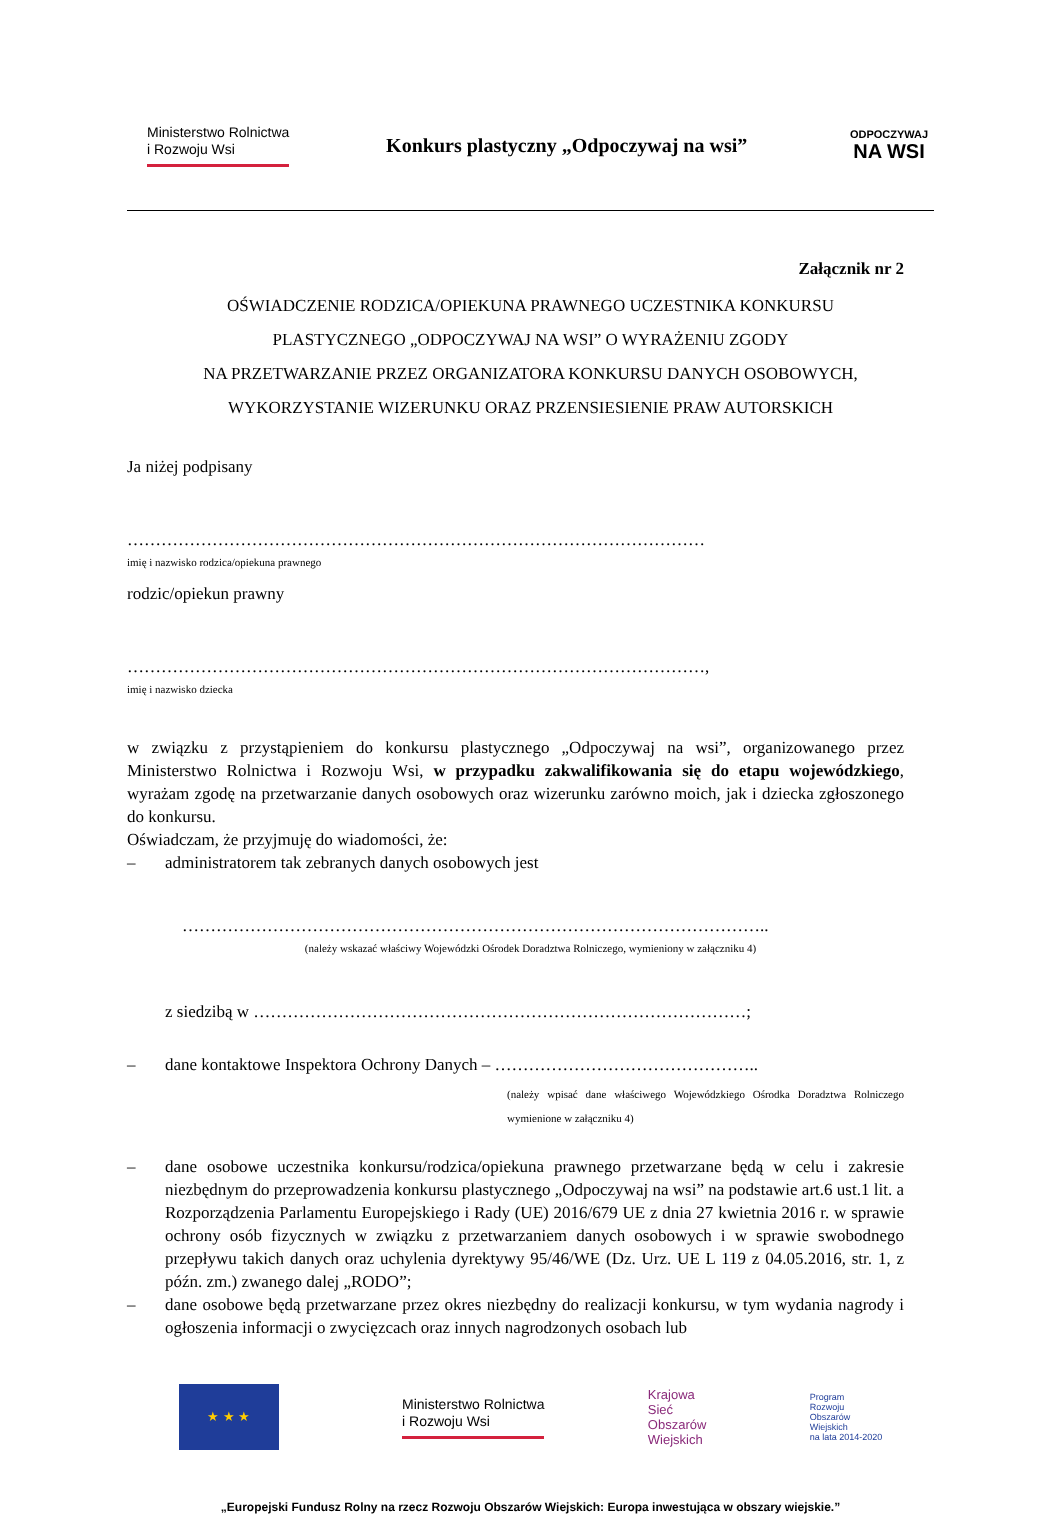Ministerstwo Rolnictwa
i Rozwoju Wsi
Konkurs plastyczny „Odpoczywaj na wsi”
ODPOCZYWAJ
NA WSI
Załącznik nr 2
OŚWIADCZENIE RODZICA/OPIEKUNA PRAWNEGO UCZESTNIKA KONKURSU
PLASTYCZNEGO „ODPOCZYWAJ NA WSI” O WYRAŻENIU ZGODY
NA PRZETWARZANIE PRZEZ ORGANIZATORA KONKURSU DANYCH OSOBOWYCH,
WYKORZYSTANIE WIZERUNKU ORAZ PRZENSIESIENIE PRAW AUTORSKICH
Ja niżej podpisany
…………………………………………………………………………………………
imię i nazwisko rodzica/opiekuna prawnego
rodzic/opiekun prawny
…………………………………………………………………………………………,
imię i nazwisko dziecka
w związku z przystąpieniem do konkursu plastycznego „Odpoczywaj na wsi”, organizowanego przez Ministerstwo Rolnictwa i Rozwoju Wsi, w przypadku zakwalifikowania się do etapu wojewódzkiego, wyrażam zgodę na przetwarzanie danych osobowych oraz wizerunku zarówno moich, jak i dziecka zgłoszonego do konkursu.
Oświadczam, że przyjmuję do wiadomości, że:
– administratorem tak zebranych danych osobowych jest
…………………………………………………………………………………………..
(należy wskazać właściwy Wojewódzki Ośrodek Doradztwa Rolniczego, wymieniony w załączniku 4)
z siedzibą w ……………………………………………………………………………;
– dane kontaktowe Inspektora Ochrony Danych – ………………………………………..
(należy wpisać dane właściwego Wojewódzkiego Ośrodka Doradztwa Rolniczego wymienione w załączniku 4)
– dane osobowe uczestnika konkursu/rodzica/opiekuna prawnego przetwarzane będą w celu i zakresie niezbędnym do przeprowadzenia konkursu plastycznego „Odpoczywaj na wsi” na podstawie art.6 ust.1 lit. a Rozporządzenia Parlamentu Europejskiego i Rady (UE) 2016/679 UE z dnia 27 kwietnia 2016 r. w sprawie ochrony osób fizycznych w związku z przetwarzaniem danych osobowych i w sprawie swobodnego przepływu takich danych oraz uchylenia dyrektywy 95/46/WE (Dz. Urz. UE L 119 z 04.05.2016, str. 1, z późn. zm.) zwanego dalej „RODO”;
– dane osobowe będą przetwarzane przez okres niezbędny do realizacji konkursu, w tym wydania nagrody i ogłoszenia informacji o zwycięzcach oraz innych nagrodzonych osobach lub
★ ★ ★
Ministerstwo Rolnictwa
i Rozwoju Wsi
Krajowa
Sieć
Obszarów
Wiejskich
Program
Rozwoju
Obszarów
Wiejskich
na lata 2014-2020
„Europejski Fundusz Rolny na rzecz Rozwoju Obszarów Wiejskich: Europa inwestująca w obszary wiejskie.”